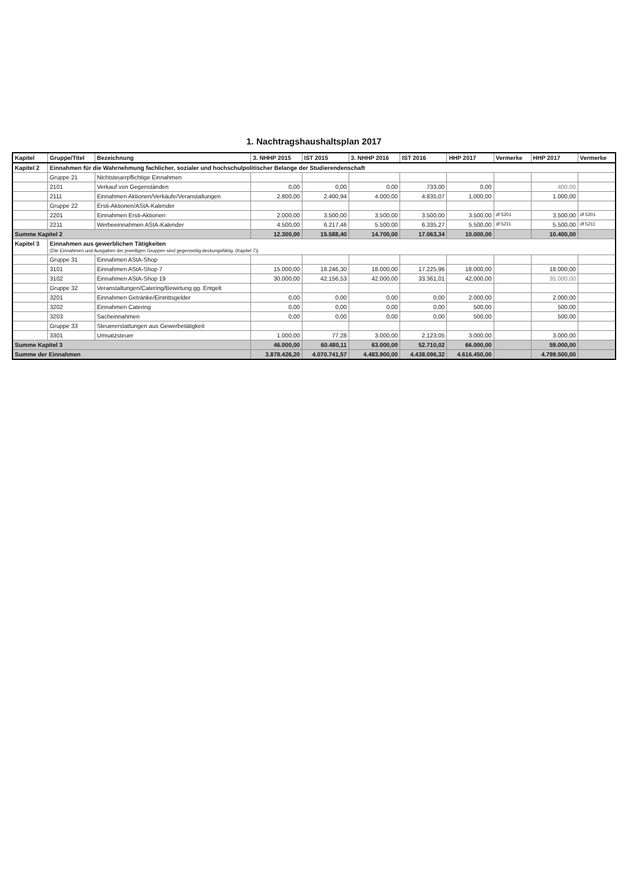1. Nachtragshaushaltsplan 2017
| Kapitel | Gruppe/Titel | Bezeichnung | 3. NHHP 2015 | IST 2015 | 3. NHHP 2016 | IST 2016 | HHP 2017 | Vermerke | HHP 2017 | Vermerke |
| --- | --- | --- | --- | --- | --- | --- | --- | --- | --- | --- |
| Kapitel 2 | Einnahmen für die Wahrnehmung fachlicher, sozialer und hochschulpolitischer Belange der Studierendenschaft | | | | | | | | | |
| | Gruppe 21 | Nichtsteuerpflichtige Einnahmen | | | | | | | | |
| | 2101 | Verkauf von Gegenständen | 0,00 | 0,00 | 0,00 | 733,00 | 0,00 | | 400,00 | |
| | 2111 | Einnahmen Aktionen/Verkäufe/Veranstaltungen | 2.800,00 | 2.400,94 | 4.000,00 | 4.835,07 | 1.000,00 | | 1.000,00 | |
| | Gruppe 22 | Ersti-Aktionen/AStA-Kalender | | | | | | | | |
| | 2201 | Einnahmen Ersti-Aktionen | 2.000,00 | 3.500,00 | 3.500,00 | 3.500,00 | 3.500,00 | df 5201 | 3.500,00 | df 5201 |
| | 2211 | Werbeeinnahmen AStA-Kalender | 4.500,00 | 6.217,46 | 5.500,00 | 6.335,27 | 5.500,00 | df 5211 | 5.500,00 | df 5211 |
| Summe Kapitel 2 | | | 12.300,00 | 15.588,40 | 14.700,00 | 17.063,34 | 10.000,00 | | 10.400,00 | |
| Kapitel 3 | Einnahmen aus gewerblichen Tätigkeiten (Die Einnahmen und Ausgaben der jeweiligen Gruppen sind gegenseitig deckungsfähig. (Kapitel 7)) | | | | | | | | | |
| | Gruppe 31 | Einnahmen AStA-Shop | | | | | | | | |
| | 3101 | Einnahmen AStA-Shop 7 | 15.000,00 | 18.246,30 | 18.000,00 | 17.225,96 | 18.000,00 | | 18.000,00 | |
| | 3102 | Einnahmen AStA-Shop 19 | 30.000,00 | 42.156,53 | 42.000,00 | 33.361,01 | 42.000,00 | | 35.000,00 | |
| | Gruppe 32 | Veranstaltungen/Catering/Bewirtung gg. Entgelt | | | | | | | | |
| | 3201 | Einnahmen Getränke/Eintrittsgelder | 0,00 | 0,00 | 0,00 | 0,00 | 2.000,00 | | 2.000,00 | |
| | 3202 | Einnahmen Catering | 0,00 | 0,00 | 0,00 | 0,00 | 500,00 | | 500,00 | |
| | 3203 | Sacheinnahmen | 0,00 | 0,00 | 0,00 | 0,00 | 500,00 | | 500,00 | |
| | Gruppe 33 | Steuererstattungen aus Gewerbetätigkeit | | | | | | | | |
| | 3301 | Umsatzsteuer | 1.000,00 | 77,28 | 3.000,00 | 2.123,05 | 3.000,00 | | 3.000,00 | |
| Summe Kapitel 3 | | | 46.000,00 | 60.480,11 | 63.000,00 | 52.710,02 | 66.000,00 | | 59.000,00 | |
| Summe der Einnahmen | | | 3.878.426,20 | 4.070.741,57 | 4.483.900,00 | 4.438.096,32 | 4.616.450,00 | | 4.799.500,00 | |